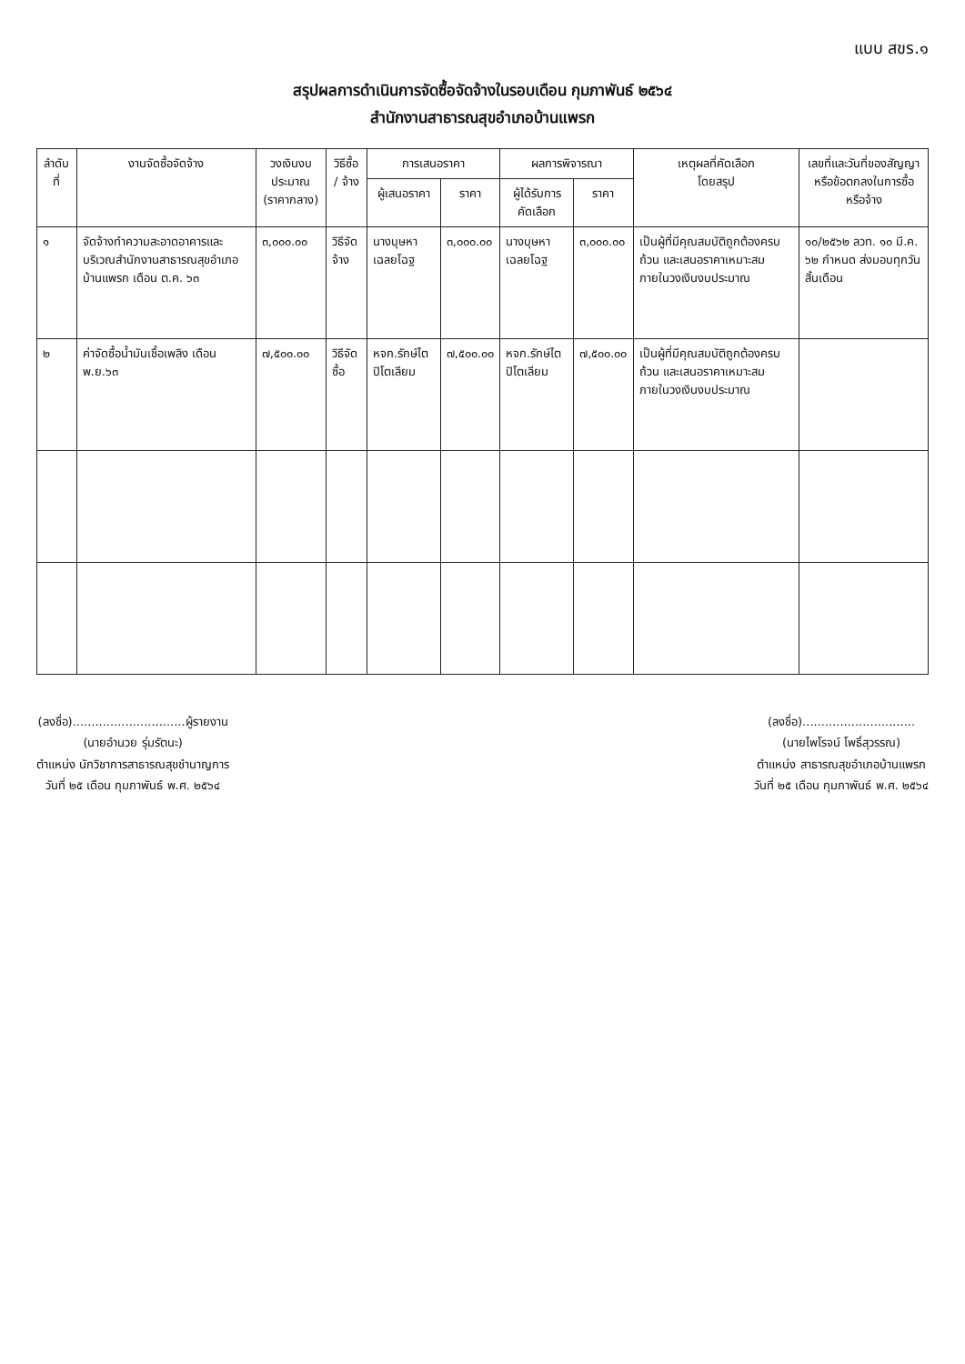แบบ สขร.๑
สรุปผลการดำเนินการจัดซื้อจัดจ้างในรอบเดือน กุมภาพันธ์ ๒๕๖๔
สำนักงานสาธารณสุขอำเภอบ้านแพรก
| ลำดับที่ | งานจัดซื้อจัดจ้าง | วงเงินงบประมาณ (ราคากลาง) | วิธีซื้อ / จ้าง | การเสนอราคา | | ผลการพิจารณา | | เหตุผลที่คัดเลือก โดยสรุป | เลขที่และวันที่ของสัญญา หรือข้อตกลงในการซื้อหรือจ้าง |
| --- | --- | --- | --- | --- | --- | --- | --- | --- | --- |
| | | | | ผู้เสนอราคา | ราคา | ผู้ได้รับการคัดเลือก | ราคา | | |
| ๑ | จัดจ้างทำความสะอาดอาคารและบริเวณสำนักงานสาธารณสุขอำเภอบ้านแพรก เดือน ต.ค. ๖๓ | ๓,๐๐๐.๐๐ | วิธีจัดจ้าง | นางบุษหา เฉลยโฉฐ | ๓,๐๐๐.๐๐ | นางบุษหา เฉลยโฉฐ | ๓,๐๐๐.๐๐ | เป็นผู้ที่มีคุณสมบัติถูกต้องครบถ้วน และเสนอราคาเหมาะสม ภายในวงเงินงบประมาณ | ๑๐/๒๕๖๒ ลวท. ๑๐ มี.ค. ๖๒ กำหนด ส่งมอบทุกวันสิ้นเดือน |
| ๒ | ค่าจัดซื้อน้ำมันเชื้อเพลิง เดือน พ.ย.๖๓ | ๗,๕๐๐.๐๐ | วิธีจัดซื้อ | หจก.รักษ์ไตปิโตเลียม | ๗,๕๐๐.๐๐ | หจก.รักษ์ไตปิโตเลียม | ๗,๕๐๐.๐๐ | เป็นผู้ที่มีคุณสมบัติถูกต้องครบถ้วน และเสนอราคาเหมาะสม ภายในวงเงินงบประมาณ | |
(ลงชื่อ)..............................ผู้รายงาน
(นายอำนวย รุ่มรัตนะ)
ตำแหน่ง นักวิชาการสาธารณสุขชำนาญการ
วันที่ ๒๕ เดือน กุมภาพันธ์ พ.ศ. ๒๕๖๔
(ลงชื่อ)..............................
(นายไพโรจน์ โพธิ์สุวรรณ)
ตำแหน่ง สาธารณสุขอำเภอบ้านแพรก
วันที่ ๒๕ เดือน กุมภาพันธ์ พ.ศ. ๒๕๖๔